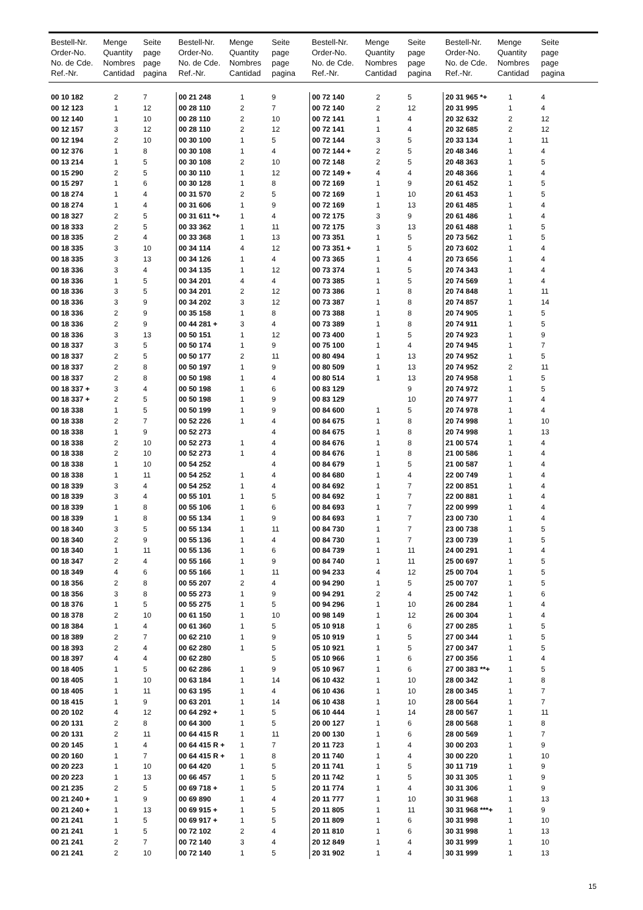| Bestell-Nr. Order-No. No. de Cde. Ref.-Nr. | Menge Quantity Nombres Cantidad | Seite page page pagina | Bestell-Nr. Order-No. No. de Cde. Ref.-Nr. | Menge Quantity Nombres Cantidad | Seite page page pagina | Bestell-Nr. Order-No. No. de Cde. Ref.-Nr. | Menge Quantity Nombres Cantidad | Seite page page pagina | Bestell-Nr. Order-No. No. de Cde. Ref.-Nr. | Menge Quantity Nombres Cantidad | Seite page page pagina |
| --- | --- | --- | --- | --- | --- | --- | --- | --- | --- | --- | --- |
| 00 10 182 | 2 | 7 | 00 21 248 | 1 | 9 | 00 72 140 | 2 | 5 | 20 31 965 *+ | 1 | 4 |
| 00 12 123 | 1 | 12 | 00 28 110 | 2 | 7 | 00 72 140 | 2 | 12 | 20 31 995 | 1 | 4 |
| 00 12 140 | 1 | 10 | 00 28 110 | 2 | 10 | 00 72 141 | 1 | 4 | 20 32 632 | 2 | 12 |
| 00 12 157 | 3 | 12 | 00 28 110 | 2 | 12 | 00 72 141 | 1 | 4 | 20 32 685 | 2 | 12 |
| 00 12 194 | 2 | 10 | 00 30 100 | 1 | 5 | 00 72 144 | 3 | 5 | 20 33 134 | 1 | 11 |
| 00 12 376 | 1 | 8 | 00 30 108 | 1 | 4 | 00 72 144 + | 2 | 5 | 20 48 346 | 1 | 4 |
| 00 13 214 | 1 | 5 | 00 30 108 | 2 | 10 | 00 72 148 | 2 | 5 | 20 48 363 | 1 | 5 |
| 00 15 290 | 2 | 5 | 00 30 110 | 1 | 12 | 00 72 149 + | 4 | 4 | 20 48 366 | 1 | 4 |
| 00 15 297 | 1 | 6 | 00 30 128 | 1 | 8 | 00 72 169 | 1 | 9 | 20 61 452 | 1 | 5 |
| 00 18 274 | 1 | 4 | 00 31 570 | 2 | 5 | 00 72 169 | 1 | 10 | 20 61 453 | 1 | 5 |
| 00 18 274 | 1 | 4 | 00 31 606 | 1 | 9 | 00 72 169 | 1 | 13 | 20 61 485 | 1 | 4 |
| 00 18 327 | 2 | 5 | 00 31 611 *+ | 1 | 4 | 00 72 175 | 3 | 9 | 20 61 486 | 1 | 4 |
| 00 18 333 | 2 | 5 | 00 33 362 | 1 | 11 | 00 72 175 | 3 | 13 | 20 61 488 | 1 | 5 |
| 00 18 335 | 2 | 4 | 00 33 368 | 1 | 13 | 00 73 351 | 1 | 5 | 20 73 562 | 1 | 5 |
| 00 18 335 | 3 | 10 | 00 34 114 | 4 | 12 | 00 73 351 + | 1 | 5 | 20 73 602 | 1 | 4 |
| 00 18 335 | 3 | 13 | 00 34 126 | 1 | 4 | 00 73 365 | 1 | 4 | 20 73 656 | 1 | 4 |
| 00 18 336 | 3 | 4 | 00 34 135 | 1 | 12 | 00 73 374 | 1 | 5 | 20 74 343 | 1 | 4 |
| 00 18 336 | 1 | 5 | 00 34 201 | 4 | 4 | 00 73 385 | 1 | 5 | 20 74 569 | 1 | 4 |
| 00 18 336 | 3 | 5 | 00 34 201 | 2 | 12 | 00 73 386 | 1 | 8 | 20 74 848 | 1 | 11 |
| 00 18 336 | 3 | 9 | 00 34 202 | 3 | 12 | 00 73 387 | 1 | 8 | 20 74 857 | 1 | 14 |
| 00 18 336 | 2 | 9 | 00 35 158 | 1 | 8 | 00 73 388 | 1 | 8 | 20 74 905 | 1 | 5 |
| 00 18 336 | 2 | 9 | 00 44 281 + | 3 | 4 | 00 73 389 | 1 | 8 | 20 74 911 | 1 | 5 |
| 00 18 336 | 3 | 13 | 00 50 151 | 1 | 12 | 00 73 400 | 1 | 5 | 20 74 923 | 1 | 9 |
| 00 18 337 | 3 | 5 | 00 50 174 | 1 | 9 | 00 75 100 | 1 | 4 | 20 74 945 | 1 | 7 |
| 00 18 337 | 2 | 5 | 00 50 177 | 2 | 11 | 00 80 494 | 1 | 13 | 20 74 952 | 1 | 5 |
| 00 18 337 | 2 | 8 | 00 50 197 | 1 | 9 | 00 80 509 | 1 | 13 | 20 74 952 | 2 | 11 |
| 00 18 337 | 2 | 8 | 00 50 198 | 1 | 4 | 00 80 514 | 1 | 13 | 20 74 958 | 1 | 5 |
| 00 18 337 + | 3 | 4 | 00 50 198 | 1 | 6 | 00 83 129 | | 9 | 20 74 972 | 1 | 5 |
| 00 18 337 + | 2 | 5 | 00 50 198 | 1 | 9 | 00 83 129 | | 10 | 20 74 977 | 1 | 4 |
| 00 18 338 | 1 | 5 | 00 50 199 | 1 | 9 | 00 84 600 | 1 | 5 | 20 74 978 | 1 | 4 |
| 00 18 338 | 2 | 7 | 00 52 226 | 1 | 4 | 00 84 675 | 1 | 8 | 20 74 998 | 1 | 10 |
| 00 18 338 | 1 | 9 | 00 52 273 | | 4 | 00 84 675 | 1 | 8 | 20 74 998 | 1 | 13 |
| 00 18 338 | 2 | 10 | 00 52 273 | 1 | 4 | 00 84 676 | 1 | 8 | 21 00 574 | 1 | 4 |
| 00 18 338 | 2 | 10 | 00 52 273 | 1 | 4 | 00 84 676 | 1 | 8 | 21 00 586 | 1 | 4 |
| 00 18 338 | 1 | 10 | 00 54 252 | | 4 | 00 84 679 | 1 | 5 | 21 00 587 | 1 | 4 |
| 00 18 338 | 1 | 11 | 00 54 252 | 1 | 4 | 00 84 680 | 1 | 4 | 22 00 749 | 1 | 4 |
| 00 18 339 | 3 | 4 | 00 54 252 | 1 | 4 | 00 84 692 | 1 | 7 | 22 00 851 | 1 | 4 |
| 00 18 339 | 3 | 4 | 00 55 101 | 1 | 5 | 00 84 692 | 1 | 7 | 22 00 881 | 1 | 4 |
| 00 18 339 | 1 | 8 | 00 55 106 | 1 | 6 | 00 84 693 | 1 | 7 | 22 00 999 | 1 | 4 |
| 00 18 339 | 1 | 8 | 00 55 134 | 1 | 9 | 00 84 693 | 1 | 7 | 23 00 730 | 1 | 4 |
| 00 18 340 | 3 | 5 | 00 55 134 | 1 | 11 | 00 84 730 | 1 | 7 | 23 00 738 | 1 | 5 |
| 00 18 340 | 2 | 9 | 00 55 136 | 1 | 4 | 00 84 730 | 1 | 7 | 23 00 739 | 1 | 5 |
| 00 18 340 | 1 | 11 | 00 55 136 | 1 | 6 | 00 84 739 | 1 | 11 | 24 00 291 | 1 | 4 |
| 00 18 347 | 2 | 4 | 00 55 166 | 1 | 9 | 00 84 740 | 1 | 11 | 25 00 697 | 1 | 5 |
| 00 18 349 | 4 | 6 | 00 55 166 | 1 | 11 | 00 94 233 | 4 | 12 | 25 00 704 | 1 | 5 |
| 00 18 356 | 2 | 8 | 00 55 207 | 2 | 4 | 00 94 290 | 1 | 5 | 25 00 707 | 1 | 5 |
| 00 18 356 | 3 | 8 | 00 55 273 | 1 | 9 | 00 94 291 | 2 | 4 | 25 00 742 | 1 | 6 |
| 00 18 376 | 1 | 5 | 00 55 275 | 1 | 5 | 00 94 296 | 1 | 10 | 26 00 284 | 1 | 4 |
| 00 18 378 | 2 | 10 | 00 61 150 | 1 | 10 | 00 98 149 | 1 | 12 | 26 00 304 | 1 | 4 |
| 00 18 384 | 1 | 4 | 00 61 360 | 1 | 5 | 05 10 918 | 1 | 6 | 27 00 285 | 1 | 5 |
| 00 18 389 | 2 | 7 | 00 62 210 | 1 | 9 | 05 10 919 | 1 | 5 | 27 00 344 | 1 | 5 |
| 00 18 393 | 2 | 4 | 00 62 280 | 1 | 5 | 05 10 921 | 1 | 5 | 27 00 347 | 1 | 5 |
| 00 18 397 | 4 | 4 | 00 62 280 | | 5 | 05 10 966 | 1 | 6 | 27 00 356 | 1 | 4 |
| 00 18 405 | 1 | 5 | 00 62 286 | 1 | 9 | 05 10 967 | 1 | 6 | 27 00 383 **+ | 1 | 5 |
| 00 18 405 | 1 | 10 | 00 63 184 | 1 | 14 | 06 10 432 | 1 | 10 | 28 00 342 | 1 | 8 |
| 00 18 405 | 1 | 11 | 00 63 195 | 1 | 4 | 06 10 436 | 1 | 10 | 28 00 345 | 1 | 7 |
| 00 18 415 | 1 | 9 | 00 63 201 | 1 | 14 | 06 10 438 | 1 | 10 | 28 00 564 | 1 | 7 |
| 00 20 102 | 4 | 12 | 00 64 292 + | 1 | 5 | 06 10 444 | 1 | 14 | 28 00 567 | 1 | 11 |
| 00 20 131 | 2 | 8 | 00 64 300 | 1 | 5 | 20 00 127 | 1 | 6 | 28 00 568 | 1 | 8 |
| 00 20 131 | 2 | 11 | 00 64 415 R | 1 | 11 | 20 00 130 | 1 | 6 | 28 00 569 | 1 | 7 |
| 00 20 145 | 1 | 4 | 00 64 415 R + | 1 | 7 | 20 11 723 | 1 | 4 | 30 00 203 | 1 | 9 |
| 00 20 160 | 1 | 7 | 00 64 415 R + | 1 | 8 | 20 11 740 | 1 | 4 | 30 00 220 | 1 | 10 |
| 00 20 223 | 1 | 10 | 00 64 420 | 1 | 5 | 20 11 741 | 1 | 5 | 30 11 719 | 1 | 9 |
| 00 20 223 | 1 | 13 | 00 66 457 | 1 | 5 | 20 11 742 | 1 | 5 | 30 31 305 | 1 | 9 |
| 00 21 235 | 2 | 5 | 00 69 718 + | 1 | 5 | 20 11 774 | 1 | 4 | 30 31 306 | 1 | 9 |
| 00 21 240 + | 1 | 9 | 00 69 890 | 1 | 4 | 20 11 777 | 1 | 10 | 30 31 968 | 1 | 13 |
| 00 21 240 + | 1 | 13 | 00 69 915 + | 1 | 5 | 20 11 805 | 1 | 11 | 30 31 968 ***+ | 1 | 9 |
| 00 21 241 | 1 | 5 | 00 69 917 + | 1 | 5 | 20 11 809 | 1 | 6 | 30 31 998 | 1 | 10 |
| 00 21 241 | 1 | 5 | 00 72 102 | 2 | 4 | 20 11 810 | 1 | 6 | 30 31 998 | 1 | 13 |
| 00 21 241 | 2 | 7 | 00 72 140 | 3 | 4 | 20 12 849 | 1 | 4 | 30 31 999 | 1 | 10 |
| 00 21 241 | 2 | 10 | 00 72 140 | 1 | 5 | 20 31 902 | 1 | 4 | 30 31 999 | 1 | 13 |
15